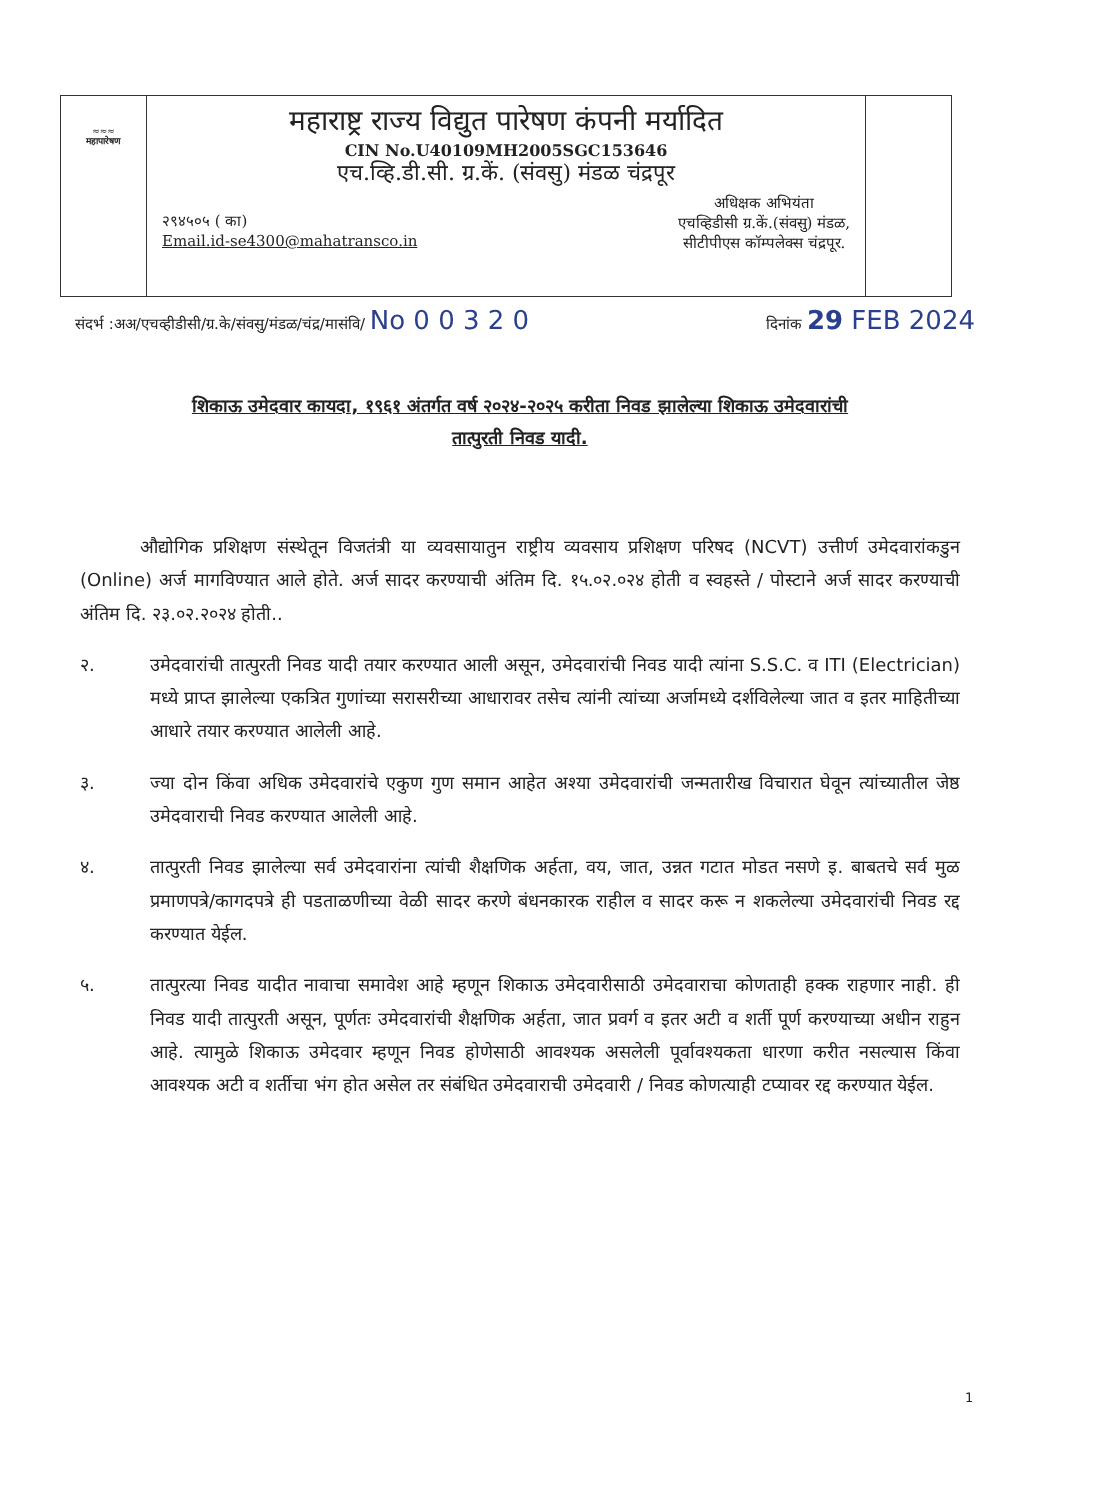≈≈≈
महापारेषण
महाराष्ट्र राज्य विद्युत पारेषण कंपनी मर्यादित
CIN No.U40109MH2005SGC153646
एच.व्हि.डी.सी. ग्र.कें. (संवसु) मंडळ चंद्रपूर
२९४५०५ ( का)
Email.id-se4300@mahatransco.in
अधिक्षक अभियंता
एचव्हिडीसी ग्र.कें.(संवसु) मंडळ,
सीटीपीएस कॉम्पलेक्स चंद्रपूर.
संदर्भ :अअ/एचव्हीडीसी/ग्र.के/संवसु/मंडळ/चंद्र/मासंवि/ No 0 0 3 2 0 दिनांक 29 FEB 2024
शिकाऊ उमेदवार कायदा, १९६१ अंतर्गत वर्ष २०२४-२०२५ करीता निवड झालेल्या शिकाऊ उमेदवारांची
तात्पुरती निवड यादी.
औद्योगिक प्रशिक्षण संस्थेतून विजतंत्री या व्यवसायातुन राष्ट्रीय व्यवसाय प्रशिक्षण परिषद (NCVT) उत्तीर्ण उमेदवारांकडुन (Online) अर्ज मागविण्यात आले होते. अर्ज सादर करण्याची अंतिम दि. १५.०२.०२४ होती व स्वहस्ते / पोस्टाने अर्ज सादर करण्याची अंतिम दि. २३.०२.२०२४ होती..
२. उमेदवारांची तात्पुरती निवड यादी तयार करण्यात आली असून, उमेदवारांची निवड यादी त्यांना S.S.C. व ITI (Electrician) मध्ये प्राप्त झालेल्या एकत्रित गुणांच्या सरासरीच्या आधारावर तसेच त्यांनी त्यांच्या अर्जामध्ये दर्शविलेल्या जात व इतर माहितीच्या आधारे तयार करण्यात आलेली आहे.
३. ज्या दोन किंवा अधिक उमेदवारांचे एकुण गुण समान आहेत अश्या उमेदवारांची जन्मतारीख विचारात घेवून त्यांच्यातील जेष्ठ उमेदवाराची निवड करण्यात आलेली आहे.
४. तात्पुरती निवड झालेल्या सर्व उमेदवारांना त्यांची शैक्षणिक अर्हता, वय, जात, उन्नत गटात मोडत नसणे इ. बाबतचे सर्व मुळ प्रमाणपत्रे/कागदपत्रे ही पडताळणीच्या वेळी सादर करणे बंधनकारक राहील व सादर करू न शकलेल्या उमेदवारांची निवड रद्द करण्यात येईल.
५. तात्पुरत्या निवड यादीत नावाचा समावेश आहे म्हणून शिकाऊ उमेदवारीसाठी उमेदवाराचा कोणताही हक्क राहणार नाही. ही निवड यादी तात्पुरती असून, पूर्णतः उमेदवारांची शैक्षणिक अर्हता, जात प्रवर्ग व इतर अटी व शर्ती पूर्ण करण्याच्या अधीन राहुन आहे. त्यामुळे शिकाऊ उमेदवार म्हणून निवड होणेसाठी आवश्यक असलेली पूर्वावश्यकता धारणा करीत नसल्यास किंवा आवश्यक अटी व शर्तीचा भंग होत असेल तर संबंधित उमेदवाराची उमेदवारी / निवड कोणत्याही टप्यावर रद्द करण्यात येईल.
1